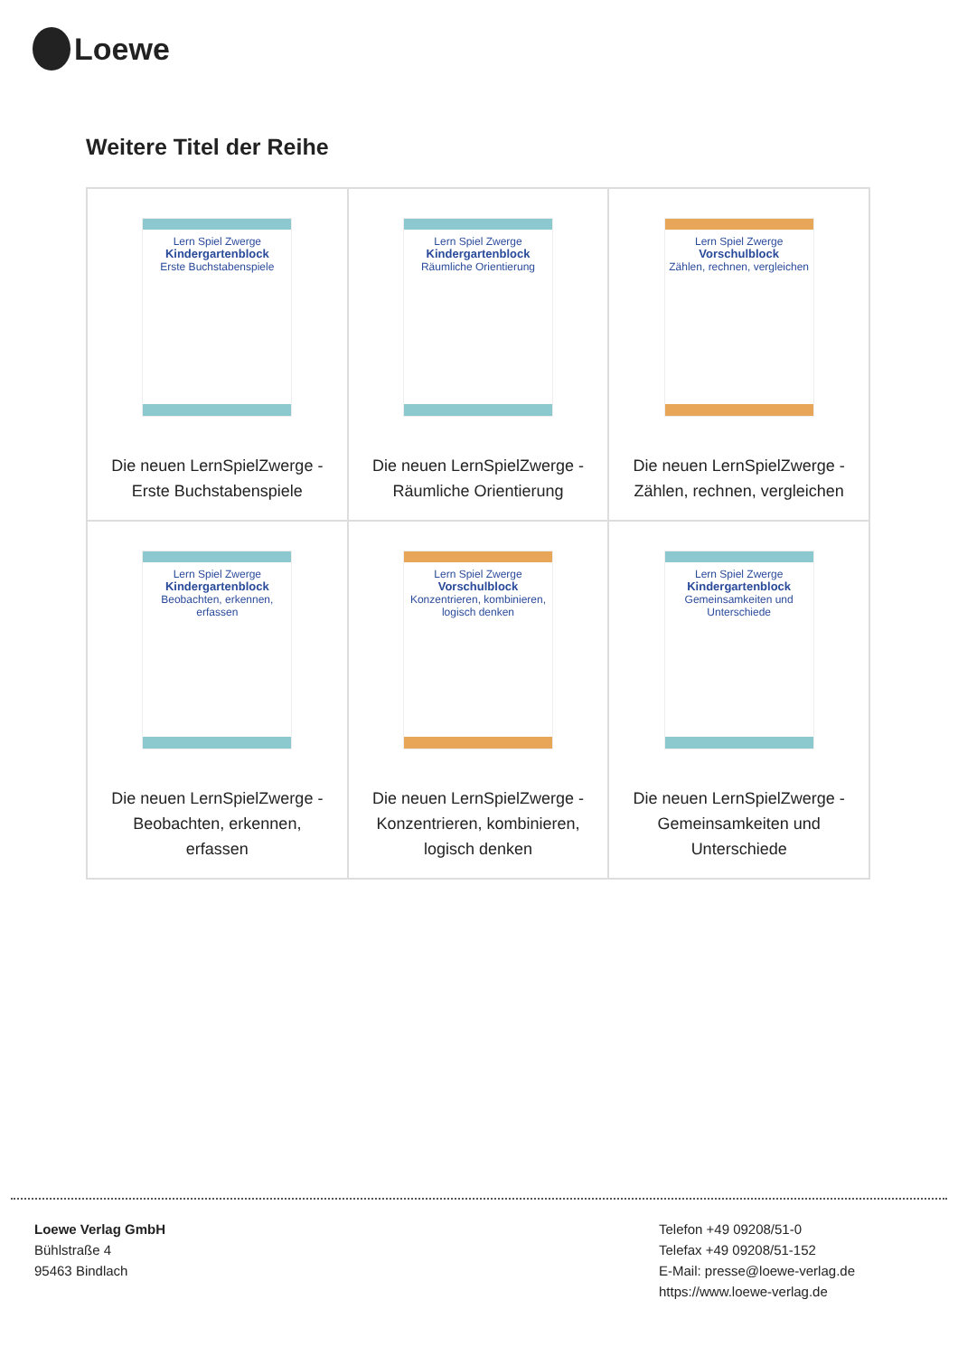Loewe
Weitere Titel der Reihe
| Lern Spiel Zwerge Kindergartenblock Erste Buchstabenspiele Die neuen LernSpielZwerge - Erste Buchstabenspiele | Lern Spiel Zwerge Kindergartenblock Räumliche Orientierung Die neuen LernSpielZwerge - Räumliche Orientierung | Lern Spiel Zwerge Vorschulblock Zählen, rechnen, vergleichen Die neuen LernSpielZwerge - Zählen, rechnen, vergleichen |
| Lern Spiel Zwerge Kindergartenblock Beobachten, erkennen, erfassen Die neuen LernSpielZwerge - Beobachten, erkennen, erfassen | Lern Spiel Zwerge Vorschulblock Konzentrieren, kombinieren, logisch denken Die neuen LernSpielZwerge - Konzentrieren, kombinieren, logisch denken | Lern Spiel Zwerge Kindergartenblock Gemeinsamkeiten und Unterschiede Die neuen LernSpielZwerge - Gemeinsamkeiten und Unterschiede |
Loewe Verlag GmbH
Bühlstraße 4
95463 Bindlach
Telefon +49 09208/51-0
Telefax +49 09208/51-152
E-Mail: presse@loewe-verlag.de
https://www.loewe-verlag.de